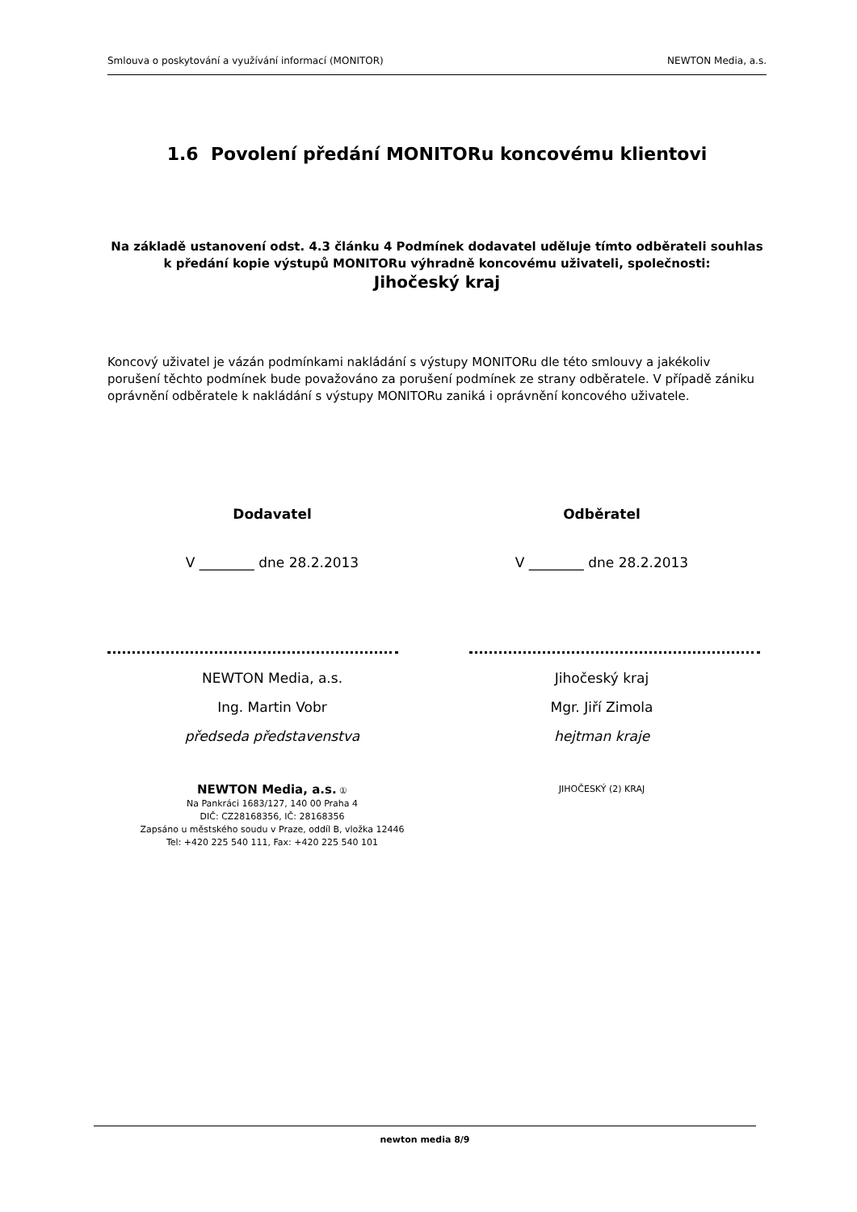Smlouva o poskytování a využívání informací (MONITOR) NEWTON Media, a.s.
1.6 Povolení předání MONITORu koncovému klientovi
Na základě ustanovení odst. 4.3 článku 4 Podmínek dodavatel uděluje tímto odběrateli souhlas k předání kopie výstupů MONITORu výhradně koncovému uživateli, společnosti:
Jihočeský kraj
Koncový uživatel je vázán podmínkami nakládání s výstupy MONITORu dle této smlouvy a jakékoliv porušení těchto podmínek bude považováno za porušení podmínek ze strany odběratele. V případě zániku oprávnění odběratele k nakládání s výstupy MONITORu zaniká i oprávnění koncového uživatele.
Dodavatel
V ________ dne 28.2.2013
NEWTON Media, a.s.
Ing. Martin Vobr
předseda představenstva
NEWTON Media, a.s. ①
Na Pankráci 1683/127, 140 00 Praha 4
DIČ: CZ28168356, IČ: 28168356
Zapsáno u městského soudu v Praze, oddíl B, vložka 12446
Tel: +420 225 540 111, Fax: +420 225 540 101
Odběratel
V ________ dne 28.2.2013
Jihočeský kraj
Mgr. Jiří Zimola
hejtman kraje
JIHOČESKÝ (2) KRAJ
newton media 8/9